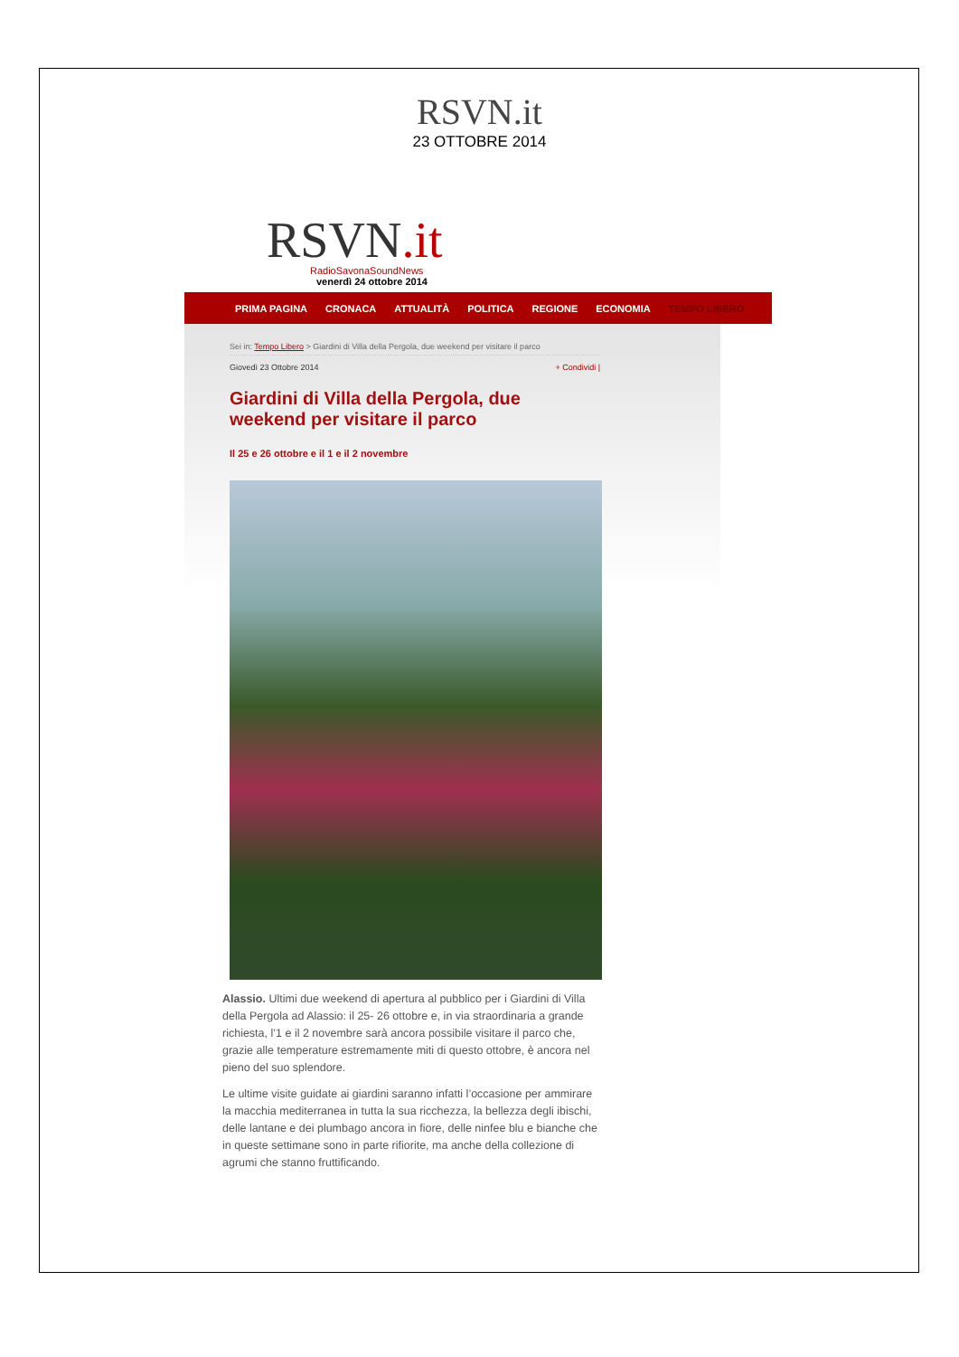RSVN.it
23 OTTOBRE 2014
RSVN.it
RadioSavonaSoundNews
venerdì 24 ottobre 2014
PRIMA PAGINA CRONACA ATTUALITÀ POLITICA REGIONE ECONOMIA TEMPO LIBERO
Sei in: Tempo Libero > Giardini di Villa della Pergola, due weekend per visitare il parco
Giovedì 23 Ottobre 2014 + Condividi |
Giardini di Villa della Pergola, due weekend per visitare il parco
Il 25 e 26 ottobre e il 1 e il 2 novembre
Alassio. Ultimi due weekend di apertura al pubblico per i Giardini di Villa della Pergola ad Alassio: il 25- 26 ottobre e, in via straordinaria a grande richiesta, l’1 e il 2 novembre sarà ancora possibile visitare il parco che, grazie alle temperature estremamente miti di questo ottobre, è ancora nel pieno del suo splendore.
Le ultime visite guidate ai giardini saranno infatti l’occasione per ammirare la macchia mediterranea in tutta la sua ricchezza, la bellezza degli ibischi, delle lantane e dei plumbago ancora in fiore, delle ninfee blu e bianche che in queste settimane sono in parte rifiorite, ma anche della collezione di agrumi che stanno fruttificando.